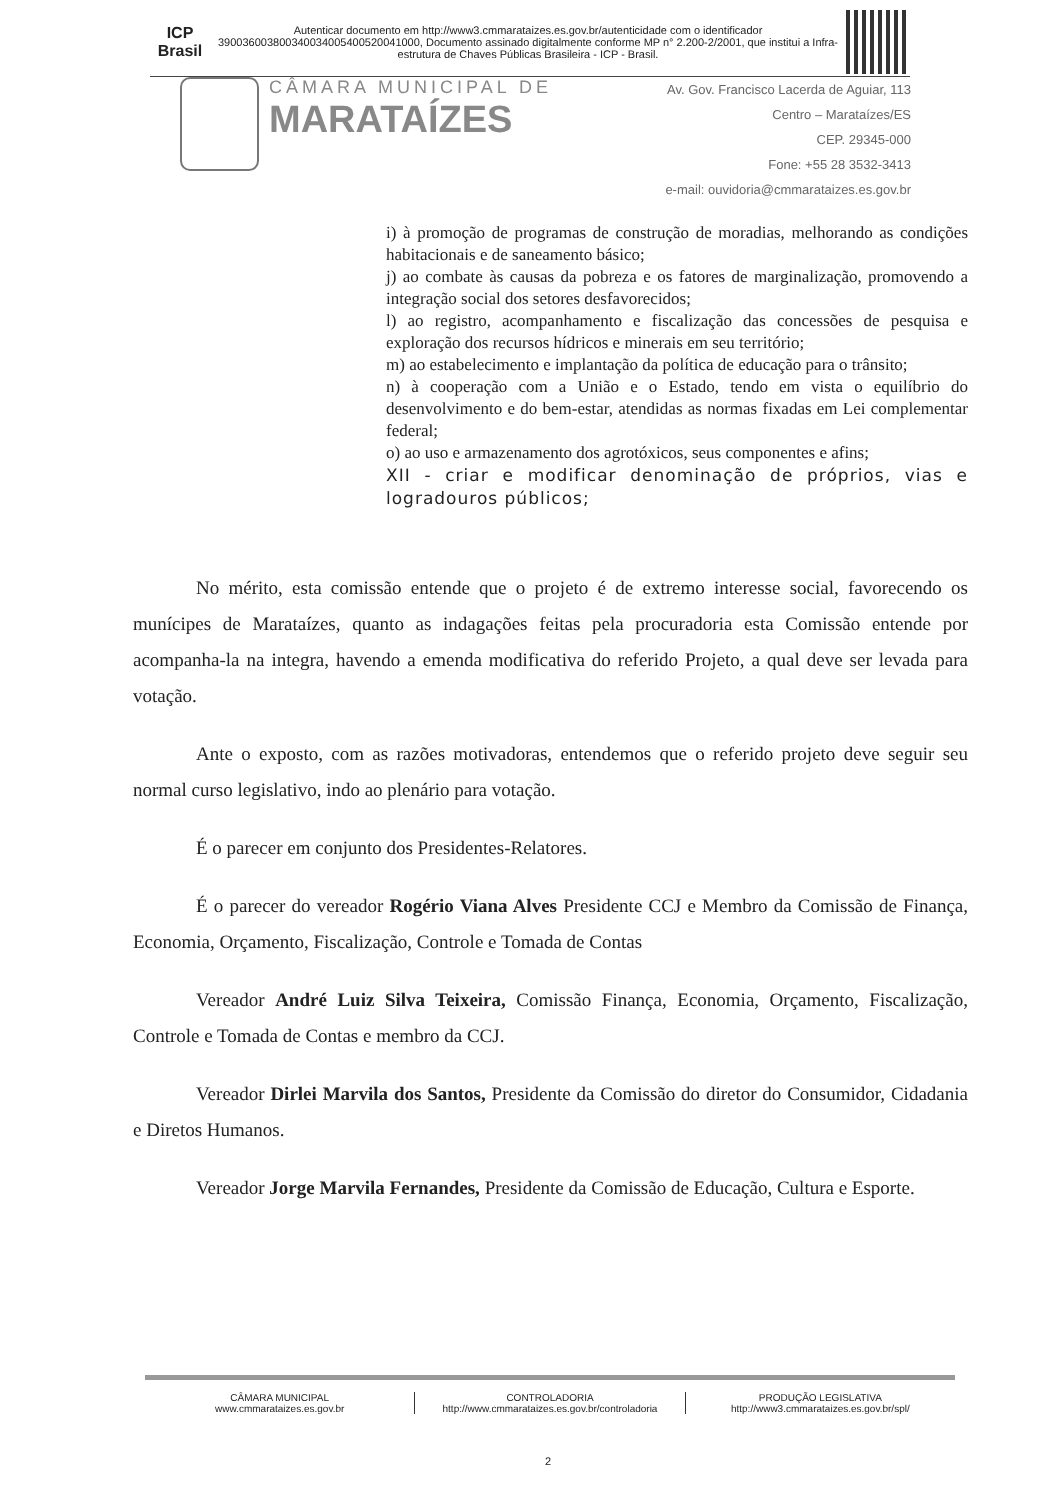ICP Brasil
Autenticar documento em http://www3.cmmarataizes.es.gov.br/autenticidade com o identificador 390036003800340034005400520041000, Documento assinado digitalmente conforme MP n° 2.200-2/2001, que institui a Infra-estrutura de Chaves Públicas Brasileira - ICP - Brasil.
CÂMARA MUNICIPAL DE
MARATAÍZES
Av. Gov. Francisco Lacerda de Aguiar, 113
Centro – Marataízes/ES
CEP. 29345-000
Fone: +55 28 3532-3413
e-mail: ouvidoria@cmmarataizes.es.gov.br
i) à promoção de programas de construção de moradias, melhorando as condições habitacionais e de saneamento básico;
j) ao combate às causas da pobreza e os fatores de marginalização, promovendo a integração social dos setores desfavorecidos;
l) ao registro, acompanhamento e fiscalização das concessões de pesquisa e exploração dos recursos hídricos e minerais em seu território;
m) ao estabelecimento e implantação da política de educação para o trânsito;
n) à cooperação com a União e o Estado, tendo em vista o equilíbrio do desenvolvimento e do bem-estar, atendidas as normas fixadas em Lei complementar federal;
o) ao uso e armazenamento dos agrotóxicos, seus componentes e afins;
XII - criar e modificar denominação de próprios, vias e logradouros públicos;
No mérito, esta comissão entende que o projeto é de extremo interesse social, favorecendo os munícipes de Marataízes, quanto as indagações feitas pela procuradoria esta Comissão entende por acompanha-la na integra, havendo a emenda modificativa do referido Projeto, a qual deve ser levada para votação.
Ante o exposto, com as razões motivadoras, entendemos que o referido projeto deve seguir seu normal curso legislativo, indo ao plenário para votação.
É o parecer em conjunto dos Presidentes-Relatores.
É o parecer do vereador Rogério Viana Alves Presidente CCJ e Membro da Comissão de Finança, Economia, Orçamento, Fiscalização, Controle e Tomada de Contas
Vereador André Luiz Silva Teixeira, Comissão Finança, Economia, Orçamento, Fiscalização, Controle e Tomada de Contas e membro da CCJ.
Vereador Dirlei Marvila dos Santos, Presidente da Comissão do diretor do Consumidor, Cidadania e Diretos Humanos.
Vereador Jorge Marvila Fernandes, Presidente da Comissão de Educação, Cultura e Esporte.
CÂMARA MUNICIPAL
www.cmmarataizes.es.gov.br
CONTROLADORIA
http://www.cmmarataizes.es.gov.br/controladoria
PRODUÇÃO LEGISLATIVA
http://www3.cmmarataizes.es.gov.br/spl/
2